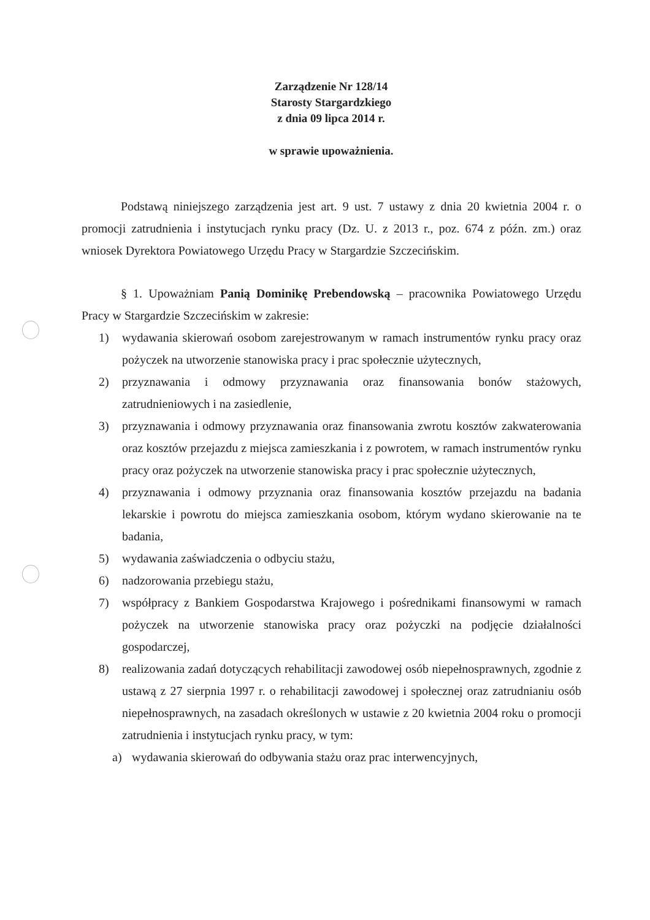Zarządzenie Nr 128/14
Starosty Stargardzkiego
z dnia 09 lipca 2014 r.
w sprawie upoważnienia.
Podstawą niniejszego zarządzenia jest art. 9 ust. 7 ustawy z dnia 20 kwietnia 2004 r. o promocji zatrudnienia i instytucjach rynku pracy (Dz. U. z 2013 r., poz. 674 z późn. zm.) oraz wniosek Dyrektora Powiatowego Urzędu Pracy w Stargardzie Szczecińskim.
§ 1. Upoważniam Panią Dominikę Prebendowską – pracownika Powiatowego Urzędu Pracy w Stargardzie Szczecińskim w zakresie:
1) wydawania skierowań osobom zarejestrowanym w ramach instrumentów rynku pracy oraz pożyczek na utworzenie stanowiska pracy i prac społecznie użytecznych,
2) przyznawania i odmowy przyznawania oraz finansowania bonów stażowych, zatrudnieniowych i na zasiedlenie,
3) przyznawania i odmowy przyznawania oraz finansowania zwrotu kosztów zakwaterowania oraz kosztów przejazdu z miejsca zamieszkania i z powrotem, w ramach instrumentów rynku pracy oraz pożyczek na utworzenie stanowiska pracy i prac społecznie użytecznych,
4) przyznawania i odmowy przyznania oraz finansowania kosztów przejazdu na badania lekarskie i powrotu do miejsca zamieszkania osobom, którym wydano skierowanie na te badania,
5) wydawania zaświadczenia o odbyciu stażu,
6) nadzorowania przebiegu stażu,
7) współpracy z Bankiem Gospodarstwa Krajowego i pośrednikami finansowymi w ramach pożyczek na utworzenie stanowiska pracy oraz pożyczki na podjęcie działalności gospodarczej,
8) realizowania zadań dotyczących rehabilitacji zawodowej osób niepełnosprawnych, zgodnie z ustawą z 27 sierpnia 1997 r. o rehabilitacji zawodowej i społecznej oraz zatrudnianiu osób niepełnosprawnych, na zasadach określonych w ustawie z 20 kwietnia 2004 roku o promocji zatrudnienia i instytucjach rynku pracy, w tym:
a) wydawania skierowań do odbywania stażu oraz prac interwencyjnych,